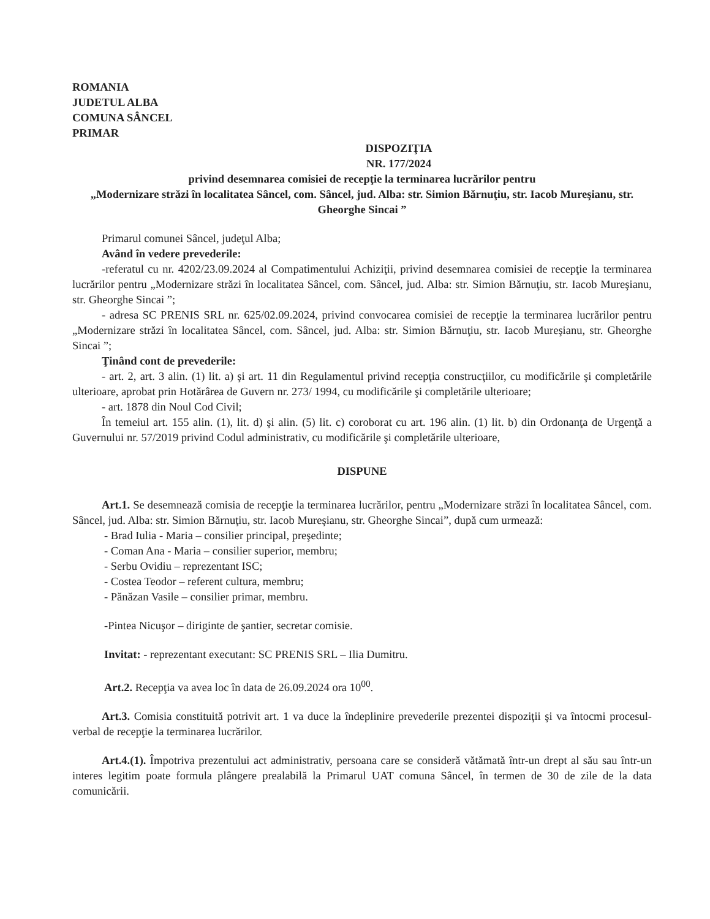ROMANIA
JUDETUL ALBA
COMUNA SÂNCEL
PRIMAR
DISPOZIŢIA
NR. 177/2024
privind desemnarea comisiei de recepţie la terminarea lucrărilor pentru
„Modernizare străzi în localitatea Sâncel, com. Sâncel, jud. Alba: str. Simion Bărnuţiu, str. Iacob Mureşianu, str. Gheorghe Sincai ”
Primarul comunei Sâncel, judeţul Alba;
Având în vedere prevederile:
-referatul cu nr. 4202/23.09.2024 al Compatimentului Achiziţii, privind desemnarea comisiei de recepţie la terminarea lucrărilor pentru „Modernizare străzi în localitatea Sâncel, com. Sâncel, jud. Alba: str. Simion Bărnuţiu, str. Iacob Mureşianu, str. Gheorghe Sincai ”;
- adresa SC PRENIS SRL nr. 625/02.09.2024, privind convocarea comisiei de recepţie la terminarea lucrărilor pentru „Modernizare străzi în localitatea Sâncel, com. Sâncel, jud. Alba: str. Simion Bărnuţiu, str. Iacob Mureşianu, str. Gheorghe Sincai ”;
Ţinând cont de prevederile:
- art. 2, art. 3 alin. (1) lit. a) şi art. 11 din Regulamentul privind recepţia construcţiilor, cu modificările şi completările ulterioare, aprobat prin Hotărârea de Guvern nr. 273/ 1994, cu modificările şi completările ulterioare;
- art. 1878 din Noul Cod Civil;
În temeiul art. 155 alin. (1), lit. d) şi alin. (5) lit. c) coroborat cu art. 196 alin. (1) lit. b) din Ordonanţa de Urgenţă a Guvernului nr. 57/2019 privind Codul administrativ, cu modificările şi completările ulterioare,
DISPUNE
Art.1. Se desemnează comisia de recepţie la terminarea lucrărilor, pentru „Modernizare străzi în localitatea Sâncel, com. Sâncel, jud. Alba: str. Simion Bărnuţiu, str. Iacob Mureşianu, str. Gheorghe Sincai”, după cum urmează:
- Brad Iulia - Maria – consilier principal, preşedinte;
- Coman Ana - Maria – consilier superior, membru;
- Serbu Ovidiu – reprezentant ISC;
- Costea Teodor – referent cultura, membru;
- Pănăzan Vasile – consilier primar, membru.
-Pintea Nicuşor – diriginte de şantier, secretar comisie.
Invitat: - reprezentant executant: SC PRENIS SRL – Ilia Dumitru.
Art.2. Recepţia va avea loc în data de 26.09.2024 ora 10<sup>00</sup>.
Art.3. Comisia constituită potrivit art. 1 va duce la îndeplinire prevederile prezentei dispoziţii şi va întocmi procesul-verbal de recepţie la terminarea lucrărilor.
Art.4.(1). Împotriva prezentului act administrativ, persoana care se consideră vătămată într-un drept al său sau într-un interes legitim poate formula plângere prealabilă la Primarul UAT comuna Sâncel, în termen de 30 de zile de la data comunicării.